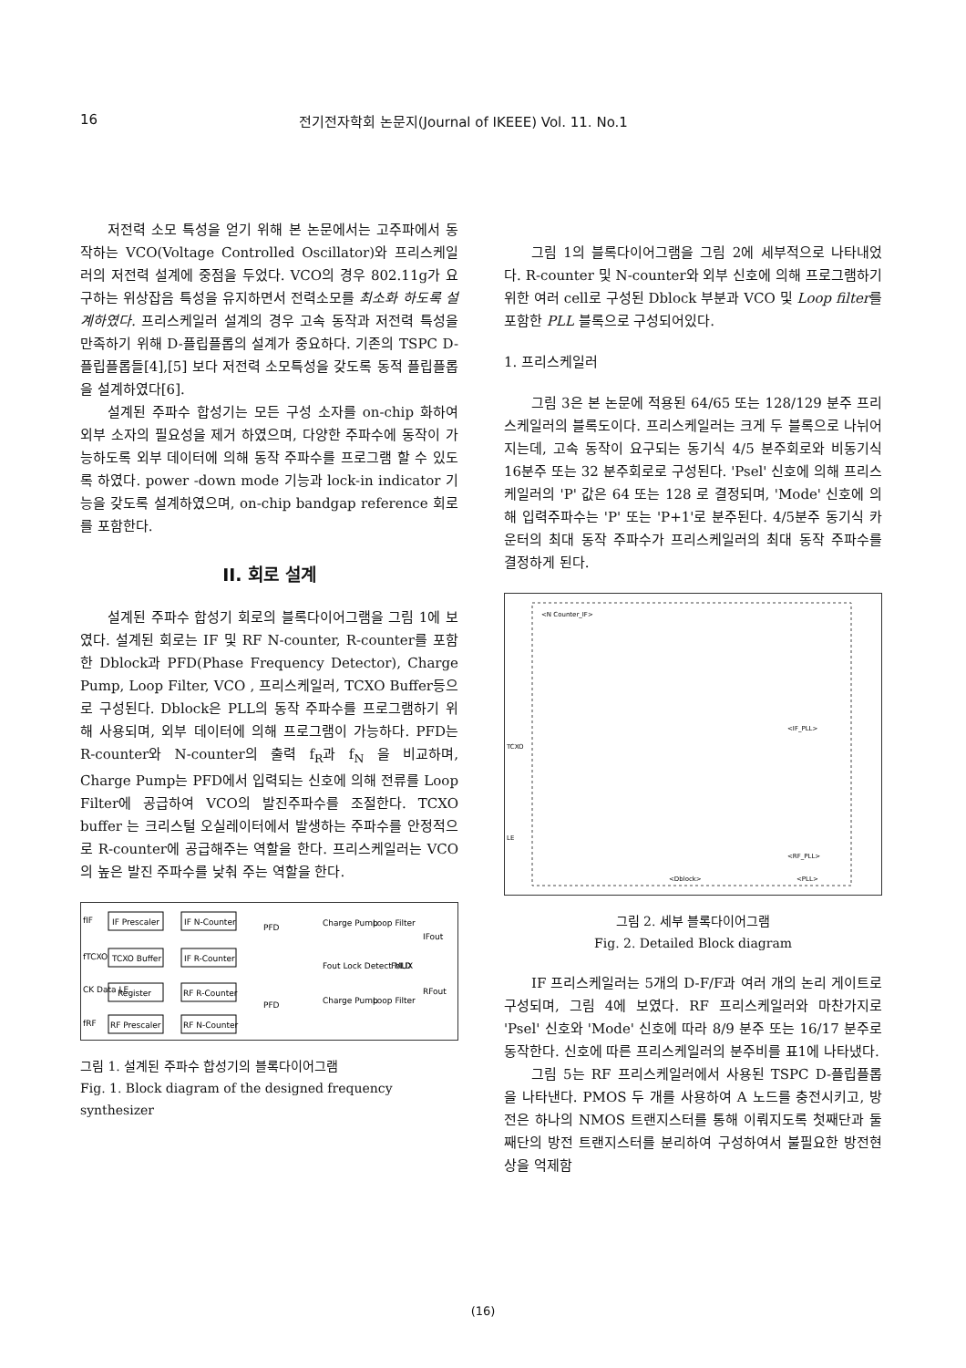16 전기전자학회 논문지(Journal of IKEEE) Vol. 11. No.1
저전력 소모 특성을 얻기 위해 본 논문에서는 고주파에서 동작하는 VCO(Voltage Controlled Oscillator)와 프리스케일러의 저전력 설계에 중점을 두었다. VCO의 경우 802.11g가 요구하는 위상잡음 특성을 유지하면서 전력소모를 최소화 하도록 설계하였다. 프리스케일러 설계의 경우 고속 동작과 저전력 특성을 만족하기 위해 D-플립플롭의 설계가 중요하다. 기존의 TSPC D-플립플롭들[4],[5] 보다 저전력 소모특성을 갖도록 동적 플립플롭을 설계하였다[6].
설계된 주파수 합성기는 모든 구성 소자를 on-chip 화하여 외부 소자의 필요성을 제거 하였으며, 다양한 주파수에 동작이 가능하도록 외부 데이터에 의해 동작 주파수를 프로그램 할 수 있도록 하였다. power -down mode 기능과 lock-in indicator 기능을 갖도록 설계하였으며, on-chip bandgap reference 회로를 포함한다.
II. 회로 설계
설계된 주파수 합성기 회로의 블록다이어그램을 그림 1에 보였다. 설계된 회로는 IF 및 RF N-counter, R-counter를 포함한 Dblock과 PFD(Phase Frequency Detector), Charge Pump, Loop Filter, VCO , 프리스케일러, TCXO Buffer등으로 구성된다. Dblock은 PLL의 동작 주파수를 프로그램하기 위해 사용되며, 외부 데이터에 의해 프로그램이 가능하다. PFD는 R-counter와 N-counter의 출력 f<sub>R</sub>과 f<sub>N</sub> 을 비교하며, Charge Pump는 PFD에서 입력되는 신호에 의해 전류를 Loop Filter에 공급하여 VCO의 발진주파수를 조절한다. TCXO buffer 는 크리스털 오실레이터에서 발생하는 주파수를 안정적으로 R-counter에 공급해주는 역할을 한다. 프리스케일러는 VCO의 높은 발진 주파수를 낮춰 주는 역할을 한다.
fIF
IF Prescaler
IF N-Counter
fTCXO
TCXO Buffer
IF R-Counter
CK Data LE
Register
RF R-Counter
fRF
RF Prescaler
RF N-Counter
PFD
Charge Pump
Loop Filter
IFout
Fout Lock Detect MUX
FoLD
PFD
Charge Pump
Loop Filter
RFout
그림 1. 설계된 주파수 합성기의 블록다이어그램
Fig. 1. Block diagram of the designed frequency synthesizer
그림 1의 블록다이어그램을 그림 2에 세부적으로 나타내었다. R-counter 및 N-counter와 외부 신호에 의해 프로그램하기 위한 여러 cell로 구성된 Dblock 부분과 VCO 및 Loop filter를 포함한 PLL 블록으로 구성되어있다.
1. 프리스케일러
그림 3은 본 논문에 적용된 64/65 또는 128/129 분주 프리스케일러의 블록도이다. 프리스케일러는 크게 두 블록으로 나뉘어 지는데, 고속 동작이 요구되는 동기식 4/5 분주회로와 비동기식 16분주 또는 32 분주회로로 구성된다. 'Psel' 신호에 의해 프리스케일러의 'P' 값은 64 또는 128 로 결정되며, 'Mode' 신호에 의해 입력주파수는 'P' 또는 'P+1'로 분주된다. 4/5분주 동기식 카운터의 최대 동작 주파수가 프리스케일러의 최대 동작 주파수를 결정하게 된다.
<N Counter_IF>
<IF_PLL>
<RF_PLL>
<Dblock>
<PLL>
TCXO
LE
그림 2. 세부 블록다이어그램
Fig. 2. Detailed Block diagram
IF 프리스케일러는 5개의 D-F/F과 여러 개의 논리 게이트로 구성되며, 그림 4에 보였다. RF 프리스케일러와 마찬가지로 'Psel' 신호와 'Mode' 신호에 따라 8/9 분주 또는 16/17 분주로 동작한다. 신호에 따른 프리스케일러의 분주비를 표1에 나타냈다.
그림 5는 RF 프리스케일러에서 사용된 TSPC D-플립플롭을 나타낸다. PMOS 두 개를 사용하여 A 노드를 충전시키고, 방전은 하나의 NMOS 트랜지스터를 통해 이뤄지도록 첫째단과 둘째단의 방전 트랜지스터를 분리하여 구성하여서 불필요한 방전현상을 억제함
(16)